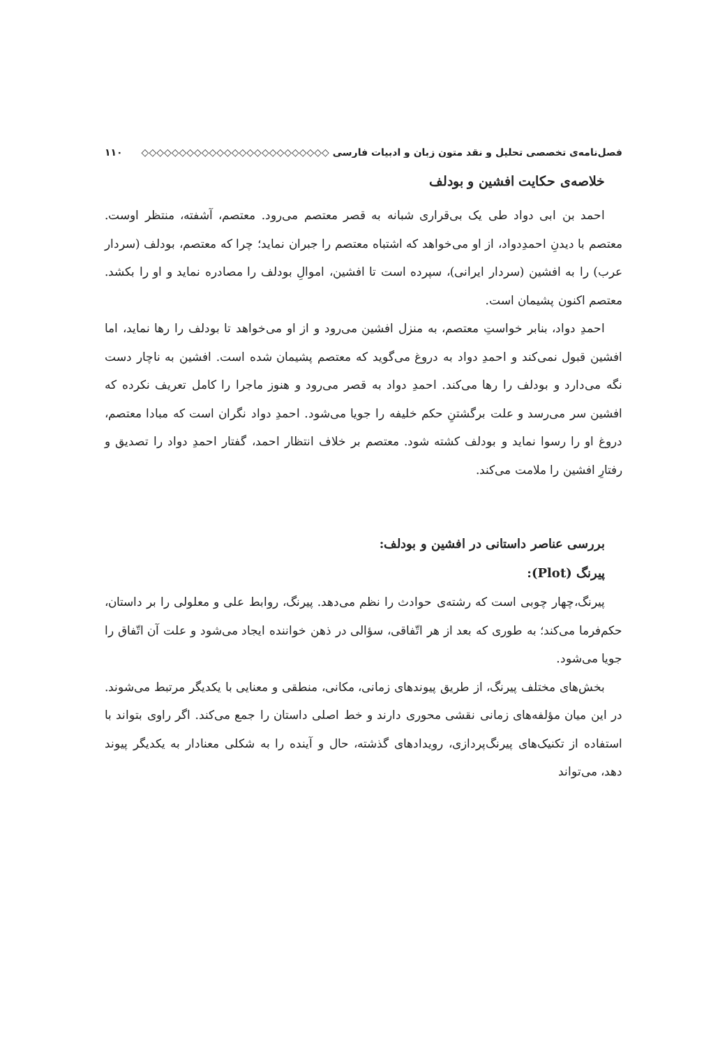فصل‌نامه‌ی تخصصی تحلیل و نقد متون زبان و ادبیات فارسی ◇◇◇◇◇◇◇◇◇◇◇◇◇◇◇◇◇◇◇◇◇◇◇◇◇ ۱۱۰
خلاصه‌ی حکایت افشین و بودلف
احمد بن ابی دواد طی یک بی‌قراری شبانه به قصر معتصم می‌رود. معتصم، آشفته، منتظر اوست. معتصم با دیدنِ احمدِدواد، از او می‌خواهد که اشتباه معتصم را جبران نماید؛ چرا که معتصم، بودلف (سردار عرب) را به افشین (سردار ایرانی)، سپرده است تا افشین، اموالِ بودلف را مصادره نماید و او را بکشد. معتصم اکنون پشیمان است.
احمدِ دواد، بنابر خواستِ معتصم، به منزل افشین می‌رود و از او می‌خواهد تا بودلف را رها نماید، اما افشین قبول نمی‌کند و احمدِ دواد به دروغ می‌گوید که معتصم پشیمان شده است. افشین به ناچار دست نگه می‌دارد و بودلف را رها می‌کند. احمدِ دواد به قصر می‌رود و هنوز ماجرا را کامل تعریف نکرده که افشین سر می‌رسد و علت برگشتنِ حکم خلیفه را جویا می‌شود. احمدِ دواد نگران است که مبادا معتصم، دروغ او را رسوا نماید و بودلف کشته شود. معتصم بر خلاف انتظار احمد، گفتار احمدِ دواد را تصدیق و رفتارِ افشین را ملامت می‌کند.
بررسی عناصر داستانی در افشین و بودلف:
پیرنگ (Plot):
پیرنگ،چهار چوبی است که رشته‌ی حوادث را نظم می‌دهد. پیرنگ، روابط علی و معلولی را بر داستان، حکم‌فرما می‌کند؛ به طوری که بعد از هر اتّفاقی، سؤالی در ذهن خواننده ایجاد می‌شود و علت آن اتّفاق را جویا می‌شود.
بخش‌های مختلف پیرنگ، از طریق پیوندهای زمانی، مکانی، منطقی و معنایی با یکدیگر مرتبط می‌شوند. در این میان مؤلفه‌های زمانی نقشی محوری دارند و خط اصلی داستان را جمع می‌کند. اگر راوی بتواند با استفاده از تکنیک‌های پیرنگ‌پردازی، رویدادهای گذشته، حال و آینده را به شکلی معنادار به یکدیگر پیوند دهد، می‌تواند